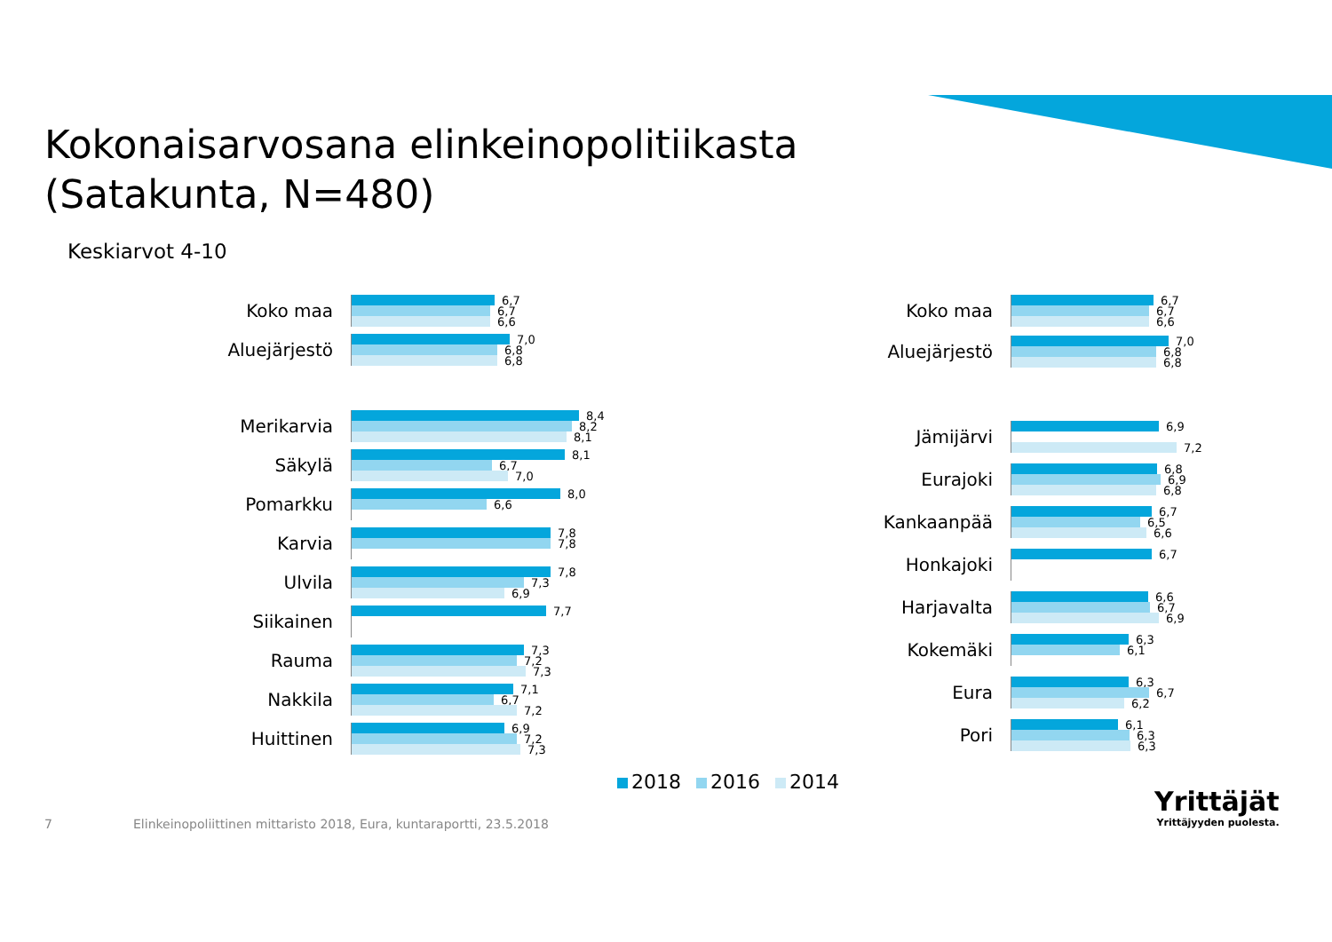Kokonaisarvosana elinkeinopolitiikasta
(Satakunta, N=480)
Keskiarvot 4-10
Koko maa
6,7
6,7
6,6
Aluejärjestö
7,0
6,8
6,8
Merikarvia
8,4
8,2
8,1
Säkylä
8,1
6,7
7,0
Pomarkku
8,0
6,6
Karvia
7,8
7,8
Ulvila
7,8
7,3
6,9
Siikainen
7,7
Rauma
7,3
7,2
7,3
Nakkila
7,1
6,7
7,2
Huittinen
6,9
7,2
7,3
Koko maa
6,7
6,7
6,6
Aluejärjestö
7,0
6,8
6,8
Jämijärvi
6,9
7,2
Eurajoki
6,8
6,9
6,8
Kankaanpää
6,7
6,5
6,6
Honkajoki
6,7
Harjavalta
6,6
6,7
6,9
Kokemäki
6,3
6,1
Eura
6,3
6,7
6,2
Pori
6,1
6,3
6,3
2018 2016 2014
7
Elinkeinopoliittinen mittaristo 2018, Eura, kuntaraportti, 23.5.2018
Yrittäjät
Yrittäjyyden puolesta.